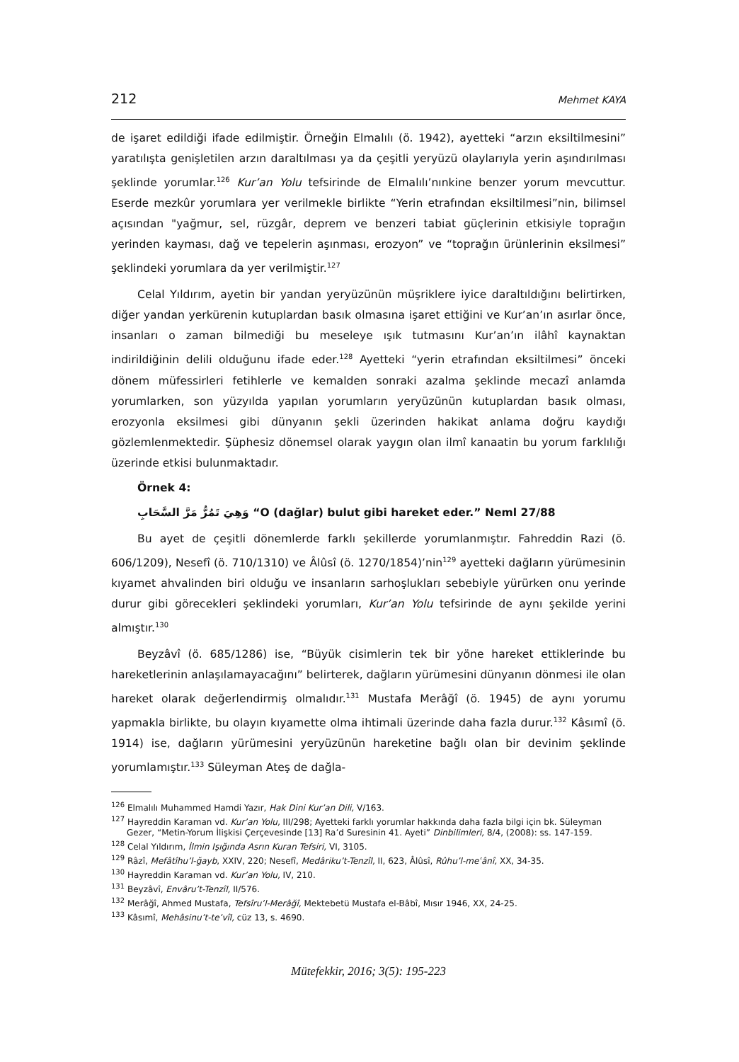212 Mehmet KAYA
de işaret edildiği ifade edilmiştir. Örneğin Elmalılı (ö. 1942), ayetteki “arzın eksiltilmesini” yaratılışta genişletilen arzın daraltılması ya da çeşitli yeryüzü olaylarıyla yerin aşındırılması şeklinde yorumlar.<sup>126</sup> Kur’an Yolu tefsirinde de Elmalılı’nınkine benzer yorum mevcuttur. Eserde mezkûr yorumlara yer verilmekle birlikte “Yerin etrafından eksiltilmesi”nin, bilimsel açısından "yağmur, sel, rüzgâr, deprem ve benzeri tabiat güçlerinin etkisiyle toprağın yerinden kayması, dağ ve tepelerin aşınması, erozyon” ve “toprağın ürünlerinin eksilmesi” şeklindeki yorumlara da yer verilmiştir.<sup>127</sup>
Celal Yıldırım, ayetin bir yandan yeryüzünün müşriklere iyice daraltıldığını belirtirken, diğer yandan yerkürenin kutuplardan basık olmasına işaret ettiğini ve Kur’an’ın asırlar önce, insanları o zaman bilmediği bu meseleye ışık tutmasını Kur’an’ın ilâhî kaynaktan indirildiğinin delili olduğunu ifade eder.<sup>128</sup> Ayetteki “yerin etrafından eksiltilmesi” önceki dönem müfessirleri fetihlerle ve kemalden sonraki azalma şeklinde mecazî anlamda yorumlarken, son yüzyılda yapılan yorumların yeryüzünün kutuplardan basık olması, erozyonla eksilmesi gibi dünyanın şekli üzerinden hakikat anlama doğru kaydığı gözlemlenmektedir. Şüphesiz dönemsel olarak yaygın olan ilmî kanaatin bu yorum farklılığı üzerinde etkisi bulunmaktadır.
Örnek 4:
وَهِيَ تَمُرُّ مَرَّ السَّحَابِ “O (dağlar) bulut gibi hareket eder.” Neml 27/88
Bu ayet de çeşitli dönemlerde farklı şekillerde yorumlanmıştır. Fahreddin Razi (ö. 606/1209), Nesefî (ö. 710/1310) ve Âlûsî (ö. 1270/1854)’nin<sup>129</sup> ayetteki dağların yürümesinin kıyamet ahvalinden biri olduğu ve insanların sarhoşlukları sebebiyle yürürken onu yerinde durur gibi görecekleri şeklindeki yorumları, Kur’an Yolu tefsirinde de aynı şekilde yerini almıştır.<sup>130</sup>
Beyzâvî (ö. 685/1286) ise, “Büyük cisimlerin tek bir yöne hareket ettiklerinde bu hareketlerinin anlaşılamayacağını” belirterek, dağların yürümesini dünyanın dönmesi ile olan hareket olarak değerlendirmiş olmalıdır.<sup>131</sup> Mustafa Merâğî (ö. 1945) de aynı yorumu yapmakla birlikte, bu olayın kıyamette olma ihtimali üzerinde daha fazla durur.<sup>132</sup> Kâsımî (ö. 1914) ise, dağların yürümesini yeryüzünün hareketine bağlı olan bir devinim şeklinde yorumlamıştır.<sup>133</sup> Süleyman Ateş de dağla-
<sup>126</sup> Elmalılı Muhammed Hamdi Yazır, Hak Dini Kur’an Dili, V/163.
<sup>127</sup> Hayreddin Karaman vd. Kur’an Yolu, III/298; Ayetteki farklı yorumlar hakkında daha fazla bilgi için bk. Süleyman Gezer, “Metin-Yorum İlişkisi Çerçevesinde [13] Ra’d Suresinin 41. Ayeti” Dinbilimleri, 8/4, (2008): ss. 147-159.
<sup>128</sup> Celal Yıldırım, İlmin Işığında Asrın Kuran Tefsiri, VI, 3105.
<sup>129</sup> Râzî, Mefâtîhu’l-ğayb, XXIV, 220; Nesefî, Medâriku’t-Tenzîl, II, 623, Âlûsî, Rûhu’l-meʿânî, XX, 34-35.
<sup>130</sup> Hayreddin Karaman vd. Kur’an Yolu, IV, 210.
<sup>131</sup> Beyzâvî, Envâru’t-Tenzîl, II/576.
<sup>132</sup> Merâğî, Ahmed Mustafa, Tefsîru’l-Merâğî, Mektebetü Mustafa el-Bâbî, Mısır 1946, XX, 24-25.
<sup>133</sup> Kâsımî, Mehâsinu’t-te’vîl, cüz 13, s. 4690.
Mütefekkir, 2016; 3(5): 195-223